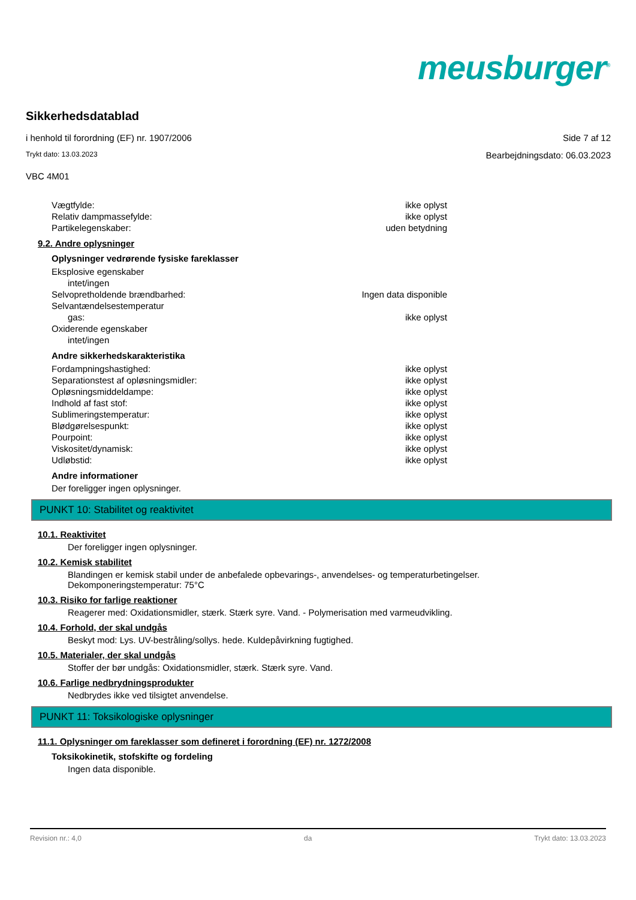meusburger<sup>®</sup>
Sikkerhedsdatablad
i henhold til forordning (EF) nr. 1907/2006 Side 7 af 12
Trykt dato: 13.03.2023 Bearbejdningsdato: 06.03.2023
VBC 4M01
| Vægtfylde: | ikke oplyst |
| Relativ dampmassefylde: | ikke oplyst |
| Partikelegenskaber: | uden betydning |
9.2. Andre oplysninger
Oplysninger vedrørende fysiske fareklasser
| Eksplosive egenskaber | |
| intet/ingen | |
| Selvopretholdende brændbarhed: | Ingen data disponible |
| Selvantændelsestemperatur | |
| gas: | ikke oplyst |
| Oxiderende egenskaber | |
| intet/ingen | |
Andre sikkerhedskarakteristika
| Fordampningshastighed: | ikke oplyst |
| Separationstest af opløsningsmidler: | ikke oplyst |
| Opløsningsmiddeldampe: | ikke oplyst |
| Indhold af fast stof: | ikke oplyst |
| Sublimeringstemperatur: | ikke oplyst |
| Blødgørelsespunkt: | ikke oplyst |
| Pourpoint: | ikke oplyst |
| Viskositet/dynamisk: | ikke oplyst |
| Udløbstid: | ikke oplyst |
Andre informationer
Der foreligger ingen oplysninger.
PUNKT 10: Stabilitet og reaktivitet
10.1. Reaktivitet
Der foreligger ingen oplysninger.
10.2. Kemisk stabilitet
Blandingen er kemisk stabil under de anbefalede opbevarings-, anvendelses- og temperaturbetingelser.
Dekomponeringstemperatur: 75°C
10.3. Risiko for farlige reaktioner
Reagerer med: Oxidationsmidler, stærk. Stærk syre. Vand. - Polymerisation med varmeudvikling.
10.4. Forhold, der skal undgås
Beskyt mod: Lys. UV-bestråling/sollys. hede. Kuldepåvirkning fugtighed.
10.5. Materialer, der skal undgås
Stoffer der bør undgås: Oxidationsmidler, stærk. Stærk syre. Vand.
10.6. Farlige nedbrydningsprodukter
Nedbrydes ikke ved tilsigtet anvendelse.
PUNKT 11: Toksikologiske oplysninger
11.1. Oplysninger om fareklasser som defineret i forordning (EF) nr. 1272/2008
Toksikokinetik, stofskifte og fordeling
Ingen data disponible.
Revision nr.: 4,0 da Trykt dato: 13.03.2023